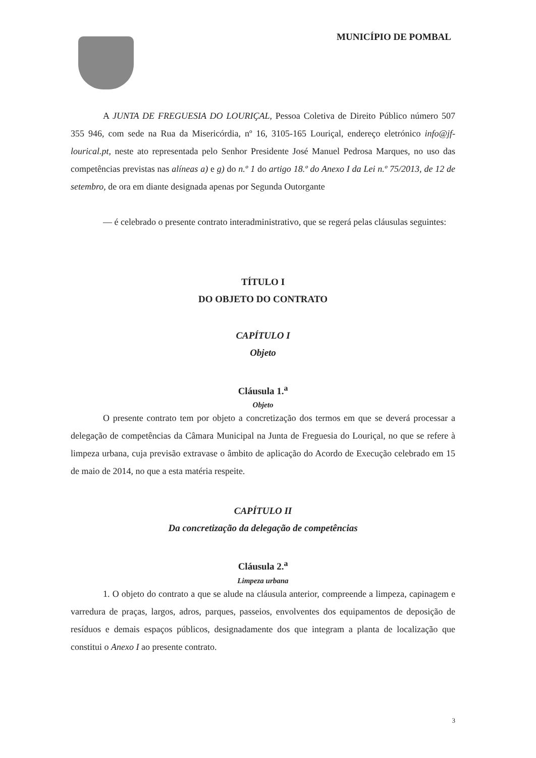MUNICÍPIO DE POMBAL
A JUNTA DE FREGUESIA DO LOURIÇAL, Pessoa Coletiva de Direito Público número 507 355 946, com sede na Rua da Misericórdia, nº 16, 3105-165 Louriçal, endereço eletrónico info@jf-lourical.pt, neste ato representada pelo Senhor Presidente José Manuel Pedrosa Marques, no uso das competências previstas nas alíneas a) e g) do n.º 1 do artigo 18.º do Anexo I da Lei n.º 75/2013, de 12 de setembro, de ora em diante designada apenas por Segunda Outorgante
— é celebrado o presente contrato interadministrativo, que se regerá pelas cláusulas seguintes:
TÍTULO I
DO OBJETO DO CONTRATO
CAPÍTULO I
Objeto
Cláusula 1.<sup>a</sup>
Objeto
O presente contrato tem por objeto a concretização dos termos em que se deverá processar a delegação de competências da Câmara Municipal na Junta de Freguesia do Louriçal, no que se refere à limpeza urbana, cuja previsão extravase o âmbito de aplicação do Acordo de Execução celebrado em 15 de maio de 2014, no que a esta matéria respeite.
CAPÍTULO II
Da concretização da delegação de competências
Cláusula 2.<sup>a</sup>
Limpeza urbana
1. O objeto do contrato a que se alude na cláusula anterior, compreende a limpeza, capinagem e varredura de praças, largos, adros, parques, passeios, envolventes dos equipamentos de deposição de resíduos e demais espaços públicos, designadamente dos que integram a planta de localização que constitui o Anexo I ao presente contrato.
3